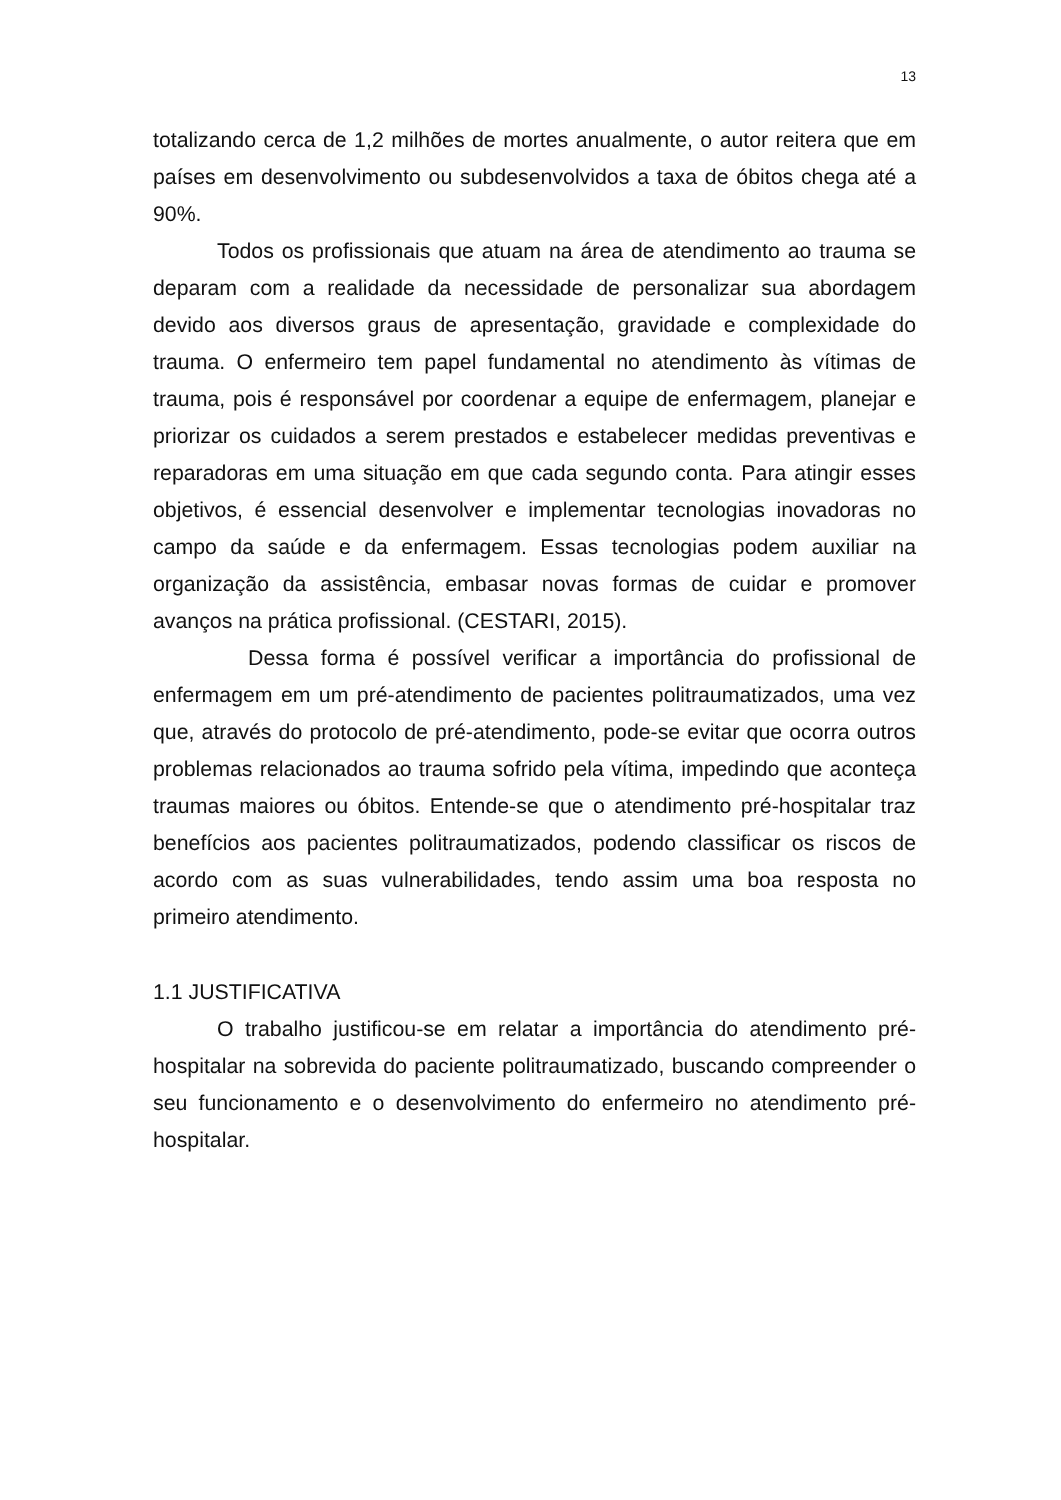13
totalizando cerca de 1,2 milhões de mortes anualmente, o autor reitera que em países em desenvolvimento ou subdesenvolvidos a taxa de óbitos chega até a 90%.
Todos os profissionais que atuam na área de atendimento ao trauma se deparam com a realidade da necessidade de personalizar sua abordagem devido aos diversos graus de apresentação, gravidade e complexidade do trauma. O enfermeiro tem papel fundamental no atendimento às vítimas de trauma, pois é responsável por coordenar a equipe de enfermagem, planejar e priorizar os cuidados a serem prestados e estabelecer medidas preventivas e reparadoras em uma situação em que cada segundo conta. Para atingir esses objetivos, é essencial desenvolver e implementar tecnologias inovadoras no campo da saúde e da enfermagem. Essas tecnologias podem auxiliar na organização da assistência, embasar novas formas de cuidar e promover avanços na prática profissional. (CESTARI, 2015).
Dessa forma é possível verificar a importância do profissional de enfermagem em um pré-atendimento de pacientes politraumatizados, uma vez que, através do protocolo de pré-atendimento, pode-se evitar que ocorra outros problemas relacionados ao trauma sofrido pela vítima, impedindo que aconteça traumas maiores ou óbitos. Entende-se que o atendimento pré-hospitalar traz benefícios aos pacientes politraumatizados, podendo classificar os riscos de acordo com as suas vulnerabilidades, tendo assim uma boa resposta no primeiro atendimento.
1.1 JUSTIFICATIVA
O trabalho justificou-se em relatar a importância do atendimento pré-hospitalar na sobrevida do paciente politraumatizado, buscando compreender o seu funcionamento e o desenvolvimento do enfermeiro no atendimento pré-hospitalar.